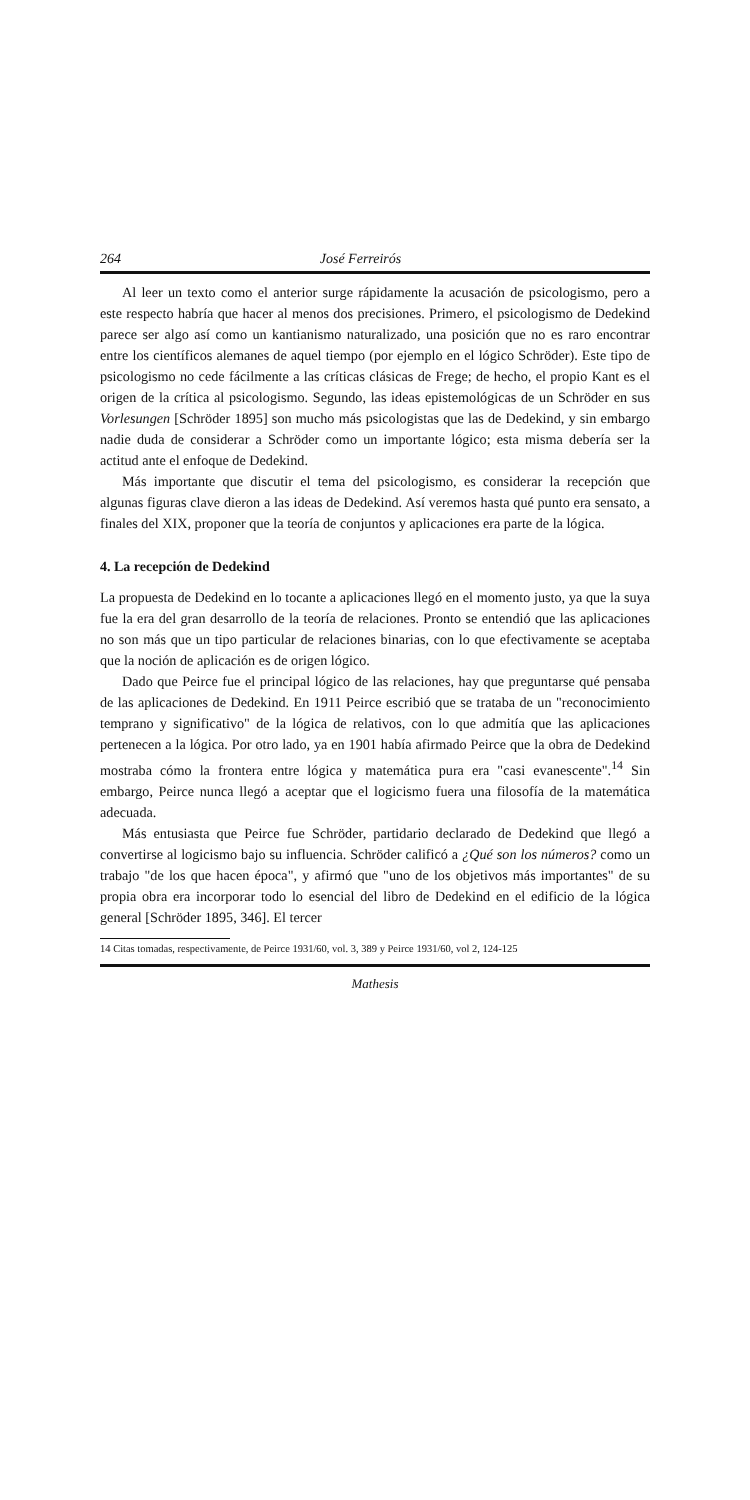264 José Ferreirós
Al leer un texto como el anterior surge rápidamente la acusación de psicologismo, pero a este respecto habría que hacer al menos dos precisiones. Primero, el psicologismo de Dedekind parece ser algo así como un kantianismo naturalizado, una posición que no es raro encontrar entre los científicos alemanes de aquel tiempo (por ejemplo en el lógico Schröder). Este tipo de psicologismo no cede fácilmente a las críticas clásicas de Frege; de hecho, el propio Kant es el origen de la crítica al psicologismo. Segundo, las ideas epistemológicas de un Schröder en sus Vorlesungen [Schröder 1895] son mucho más psicologistas que las de Dedekind, y sin embargo nadie duda de considerar a Schröder como un importante lógico; esta misma debería ser la actitud ante el enfoque de Dedekind.
Más importante que discutir el tema del psicologismo, es considerar la recepción que algunas figuras clave dieron a las ideas de Dedekind. Así veremos hasta qué punto era sensato, a finales del XIX, proponer que la teoría de conjuntos y aplicaciones era parte de la lógica.
4. La recepción de Dedekind
La propuesta de Dedekind en lo tocante a aplicaciones llegó en el momento justo, ya que la suya fue la era del gran desarrollo de la teoría de relaciones. Pronto se entendió que las aplicaciones no son más que un tipo particular de relaciones binarias, con lo que efectivamente se aceptaba que la noción de aplicación es de origen lógico.
Dado que Peirce fue el principal lógico de las relaciones, hay que preguntarse qué pensaba de las aplicaciones de Dedekind. En 1911 Peirce escribió que se trataba de un "reconocimiento temprano y significativo" de la lógica de relativos, con lo que admitía que las aplicaciones pertenecen a la lógica. Por otro lado, ya en 1901 había afirmado Peirce que la obra de Dedekind mostraba cómo la frontera entre lógica y matemática pura era "casi evanescente".<sup>14</sup> Sin embargo, Peirce nunca llegó a aceptar que el logicismo fuera una filosofía de la matemática adecuada.
Más entusiasta que Peirce fue Schröder, partidario declarado de Dedekind que llegó a convertirse al logicismo bajo su influencia. Schröder calificó a ¿Qué son los números? como un trabajo "de los que hacen época", y afirmó que "uno de los objetivos más importantes" de su propia obra era incorporar todo lo esencial del libro de Dedekind en el edificio de la lógica general [Schröder 1895, 346]. El tercer
14 Citas tomadas, respectivamente, de Peirce 1931/60, vol. 3, 389 y Peirce 1931/60, vol 2, 124-125
Mathesis